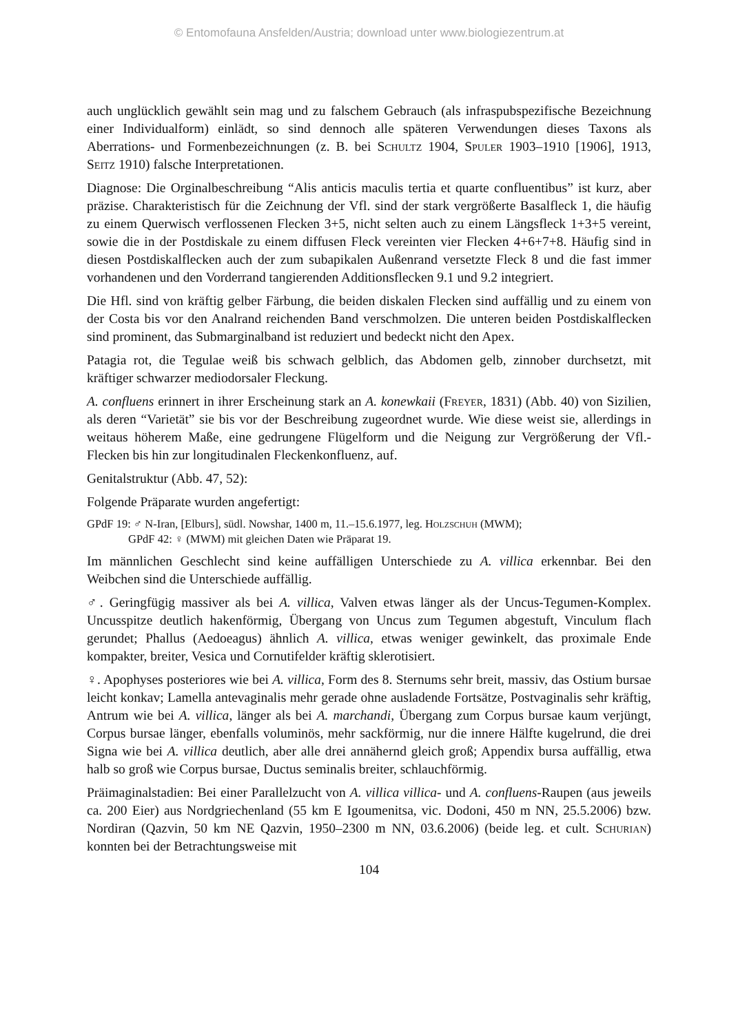© Entomofauna Ansfelden/Austria; download unter www.biologiezentrum.at
auch unglücklich gewählt sein mag und zu falschem Gebrauch (als infraspubspezifische Bezeichnung einer Individualform) einlädt, so sind dennoch alle späteren Verwendungen dieses Taxons als Aberrations- und Formenbezeichnungen (z. B. bei Schultz 1904, Spuler 1903–1910 [1906], 1913, Seitz 1910) falsche Interpretationen.
Diagnose: Die Orginalbeschreibung “Alis anticis maculis tertia et quarte confluentibus” ist kurz, aber präzise. Charakteristisch für die Zeichnung der Vfl. sind der stark vergrößerte Basalfleck 1, die häufig zu einem Querwisch verflossenen Flecken 3+5, nicht selten auch zu einem Längsfleck 1+3+5 vereint, sowie die in der Postdiskale zu einem diffusen Fleck vereinten vier Flecken 4+6+7+8. Häufig sind in diesen Postdiskalflecken auch der zum subapikalen Außenrand versetzte Fleck 8 und die fast immer vorhandenen und den Vorderrand tangierenden Additionsflecken 9.1 und 9.2 integriert.
Die Hfl. sind von kräftig gelber Färbung, die beiden diskalen Flecken sind auffällig und zu einem von der Costa bis vor den Analrand reichenden Band verschmolzen. Die unteren beiden Postdiskalflecken sind prominent, das Submarginalband ist reduziert und bedeckt nicht den Apex.
Patagia rot, die Tegulae weiß bis schwach gelblich, das Abdomen gelb, zinnober durchsetzt, mit kräftiger schwarzer mediodorsaler Fleckung.
A. confluens erinnert in ihrer Erscheinung stark an A. konewkaii (Freyer, 1831) (Abb. 40) von Sizilien, als deren “Varietät” sie bis vor der Beschreibung zugeordnet wurde. Wie diese weist sie, allerdings in weitaus höherem Maße, eine gedrungene Flügelform und die Neigung zur Vergrößerung der Vfl.-Flecken bis hin zur longitudinalen Fleckenkonfluenz, auf.
Genitalstruktur (Abb. 47, 52):
Folgende Präparate wurden angefertigt:
GPdF 19: ♂ N-Iran, [Elburs], südl. Nowshar, 1400 m, 11.–15.6.1977, leg. Holzschuh (MWM);
GPdF 42: ♀ (MWM) mit gleichen Daten wie Präparat 19.
Im männlichen Geschlecht sind keine auffälligen Unterschiede zu A. villica erkennbar. Bei den Weibchen sind die Unterschiede auffällig.
♂. Geringfügig massiver als bei A. villica, Valven etwas länger als der Uncus-Tegumen-Komplex. Uncusspitze deutlich hakenförmig, Übergang von Uncus zum Tegumen abgestuft, Vinculum flach gerundet; Phallus (Aedoeagus) ähnlich A. villica, etwas weniger gewinkelt, das proximale Ende kompakter, breiter, Vesica und Cornutifelder kräftig sklerotisiert.
♀. Apophyses posteriores wie bei A. villica, Form des 8. Sternums sehr breit, massiv, das Ostium bursae leicht konkav; Lamella antevaginalis mehr gerade ohne ausladende Fortsätze, Postvaginalis sehr kräftig, Antrum wie bei A. villica, länger als bei A. marchandi, Übergang zum Corpus bursae kaum verjüngt, Corpus bursae länger, ebenfalls voluminös, mehr sackförmig, nur die innere Hälfte kugelrund, die drei Signa wie bei A. villica deutlich, aber alle drei annähernd gleich groß; Appendix bursa auffällig, etwa halb so groß wie Corpus bursae, Ductus seminalis breiter, schlauchförmig.
Präimaginalstadien: Bei einer Parallelzucht von A. villica villica- und A. confluens-Raupen (aus jeweils ca. 200 Eier) aus Nordgriechenland (55 km E Igoumenitsa, vic. Dodoni, 450 m NN, 25.5.2006) bzw. Nordiran (Qazvin, 50 km NE Qazvin, 1950–2300 m NN, 03.6.2006) (beide leg. et cult. Schurian) konnten bei der Betrachtungsweise mit
104